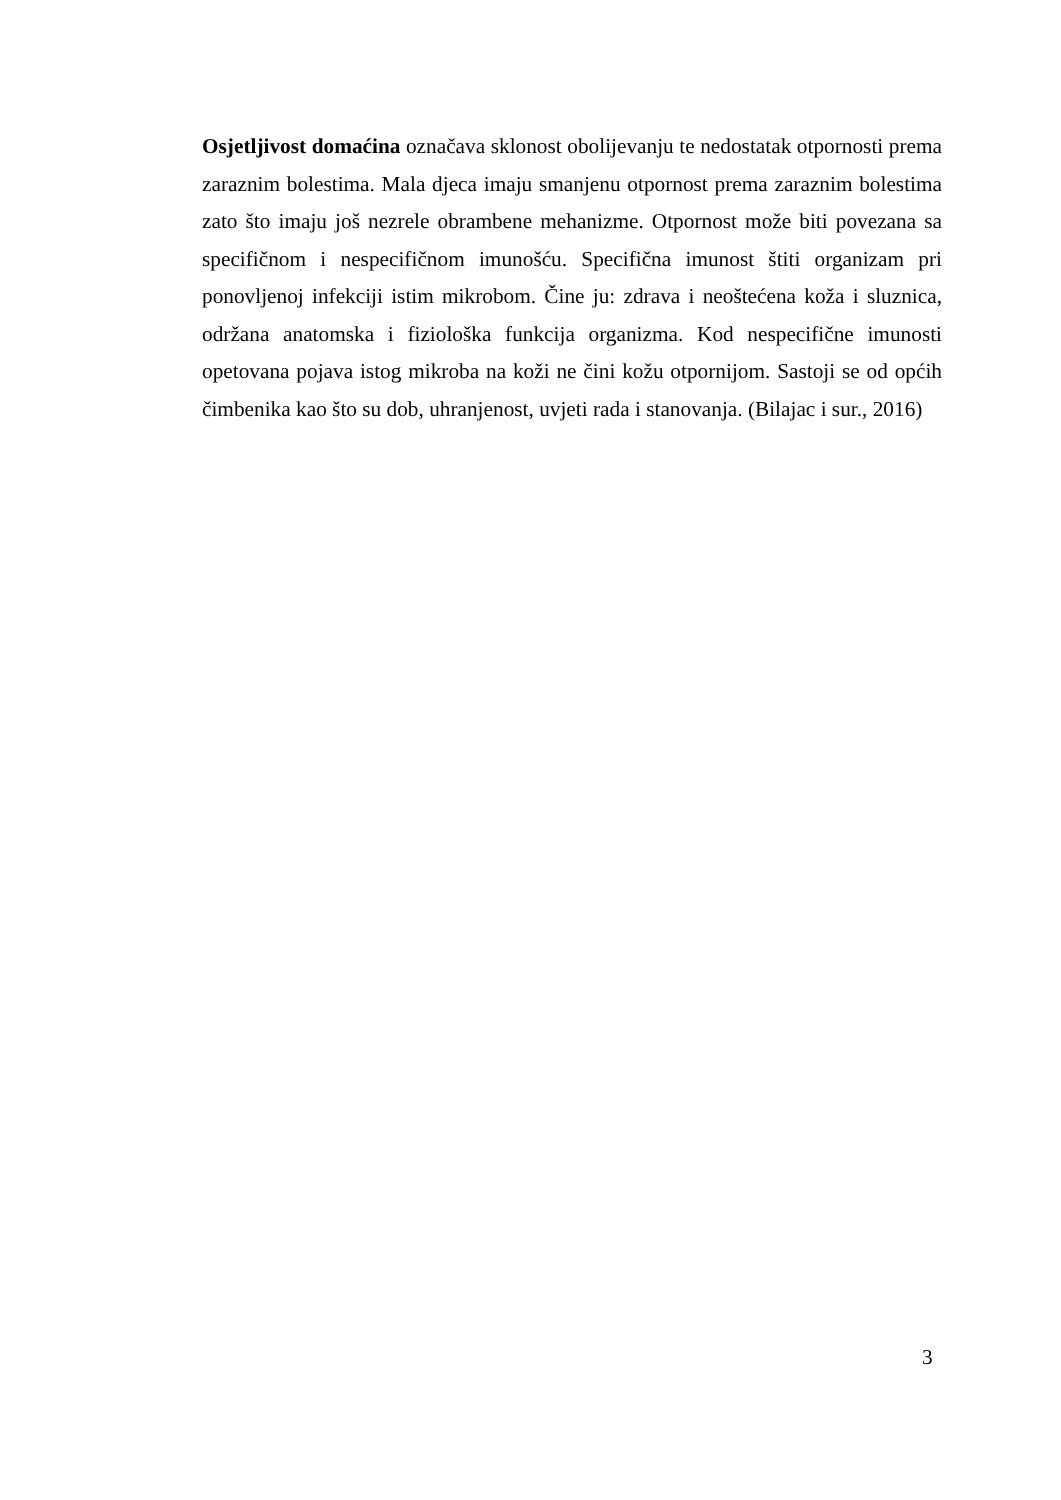Osjetljivost domaćina označava sklonost obolijevanju te nedostatak otpornosti prema zaraznim bolestima. Mala djeca imaju smanjenu otpornost prema zaraznim bolestima zato što imaju još nezrele obrambene mehanizme. Otpornost može biti povezana sa specifičnom i nespecifičnom imunošću. Specifična imunost štiti organizam pri ponovljenoj infekciji istim mikrobom. Čine ju: zdrava i neoštećena koža i sluznica, održana anatomska i fiziološka funkcija organizma. Kod nespecifične imunosti opetovana pojava istog mikroba na koži ne čini kožu otpornijom. Sastoji se od općih čimbenika kao što su dob, uhranjenost, uvjeti rada i stanovanja. (Bilajac i sur., 2016)
3